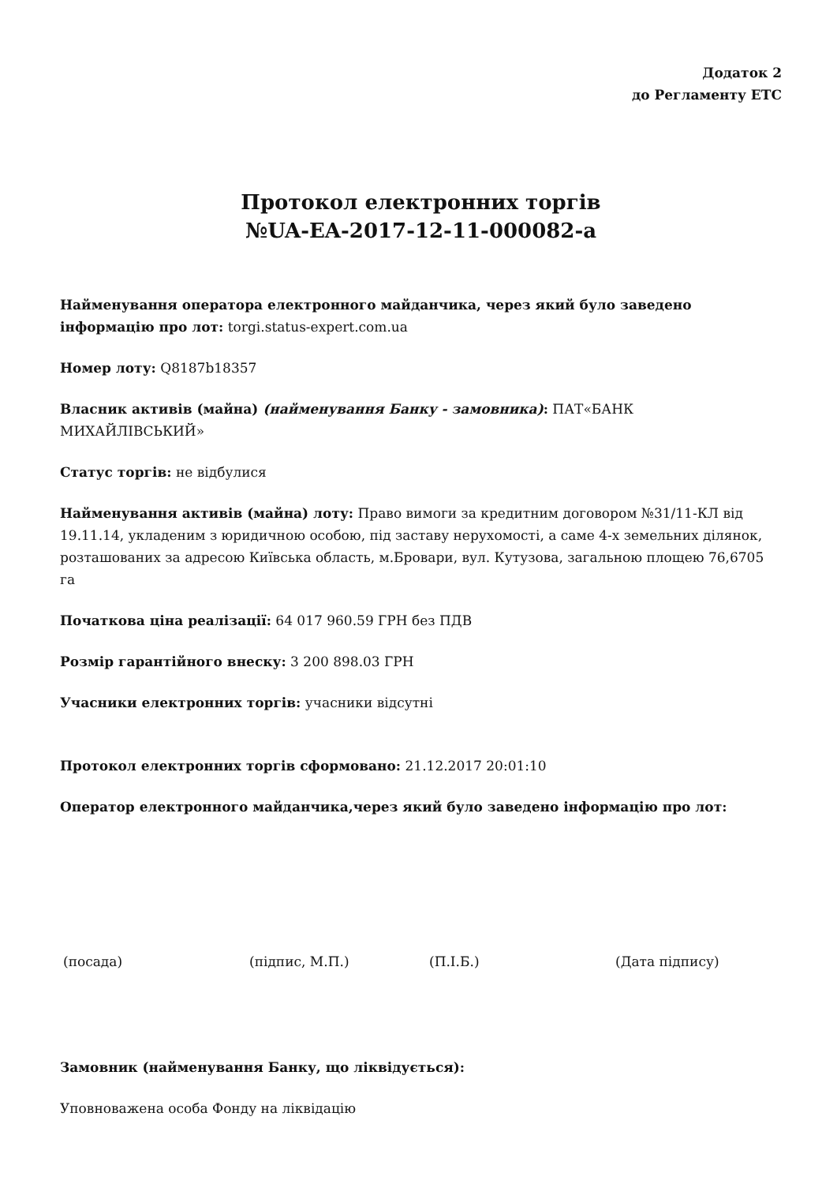Додаток 2
до Регламенту ЕТС
Протокол електронних торгів
№UA-EA-2017-12-11-000082-a
Найменування оператора електронного майданчика, через який було заведено інформацію про лот: torgi.status-expert.com.ua
Номер лоту: Q8187b18357
Власник активів (майна) (найменування Банку - замовника): ПАТ«БАНК МИХАЙЛІВСЬКИЙ»
Статус торгів: не відбулися
Найменування активів (майна) лоту: Право вимоги за кредитним договором №31/11-КЛ від 19.11.14, укладеним з юридичною особою, під заставу нерухомості, а саме 4-х земельних ділянок, розташованих за адресою Київська область, м.Бровари, вул. Кутузова, загальною площею 76,6705 га
Початкова ціна реалізації: 64 017 960.59 ГРН без ПДВ
Розмір гарантійного внеску: 3 200 898.03 ГРН
Учасники електронних торгів: учасники відсутні
Протокол електронних торгів сформовано: 21.12.2017 20:01:10
Оператор електронного майданчика,через який було заведено інформацію про лот:
(посада) (підпис, М.П.) (П.І.Б.) (Дата підпису)
Замовник (найменування Банку, що ліквідується):
Уповноважена особа Фонду на ліквідацію